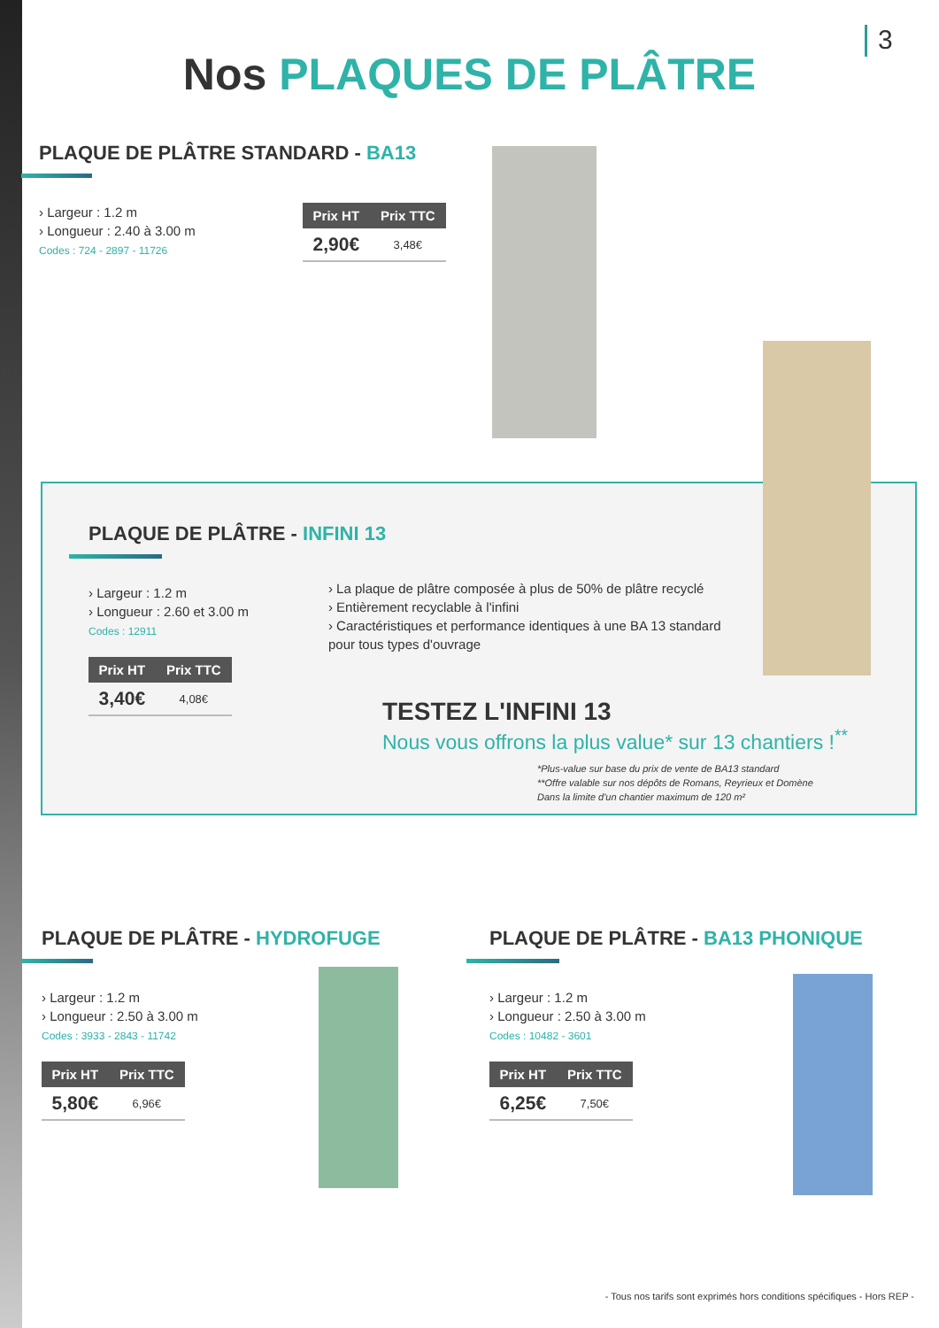3
Nos PLAQUES DE PLÂTRE
PLAQUE DE PLÂTRE STANDARD - BA13
› Largeur : 1.2 m
› Longueur : 2.40 à 3.00 m
Codes : 724 - 2897 - 11726
| Prix HT | Prix TTC |
| --- | --- |
| 2,90€ | 3,48€ |
PLAQUE DE PLÂTRE - INFINI 13
› Largeur : 1.2 m
› Longueur : 2.60 et 3.00 m
Codes : 12911
| Prix HT | Prix TTC |
| --- | --- |
| 3,40€ | 4,08€ |
› La plaque de plâtre composée à plus de 50% de plâtre recyclé
› Entièrement recyclable à l'infini
› Caractéristiques et performance identiques à une BA 13 standard pour tous types d'ouvrage
TESTEZ L'INFINI 13
Nous vous offrons la plus value* sur 13 chantiers !<sup>**</sup>
*Plus-value sur base du prix de vente de BA13 standard
**Offre valable sur nos dépôts de Romans, Reyrieux et Domène
Dans la limite d'un chantier maximum de 120 m²
PLAQUE DE PLÂTRE - HYDROFUGE
› Largeur : 1.2 m
› Longueur : 2.50 à 3.00 m
Codes : 3933 - 2843 - 11742
| Prix HT | Prix TTC |
| --- | --- |
| 5,80€ | 6,96€ |
PLAQUE DE PLÂTRE - BA13 PHONIQUE
› Largeur : 1.2 m
› Longueur : 2.50 à 3.00 m
Codes : 10482 - 3601
| Prix HT | Prix TTC |
| --- | --- |
| 6,25€ | 7,50€ |
- Tous nos tarifs sont exprimés hors conditions spécifiques - Hors REP -